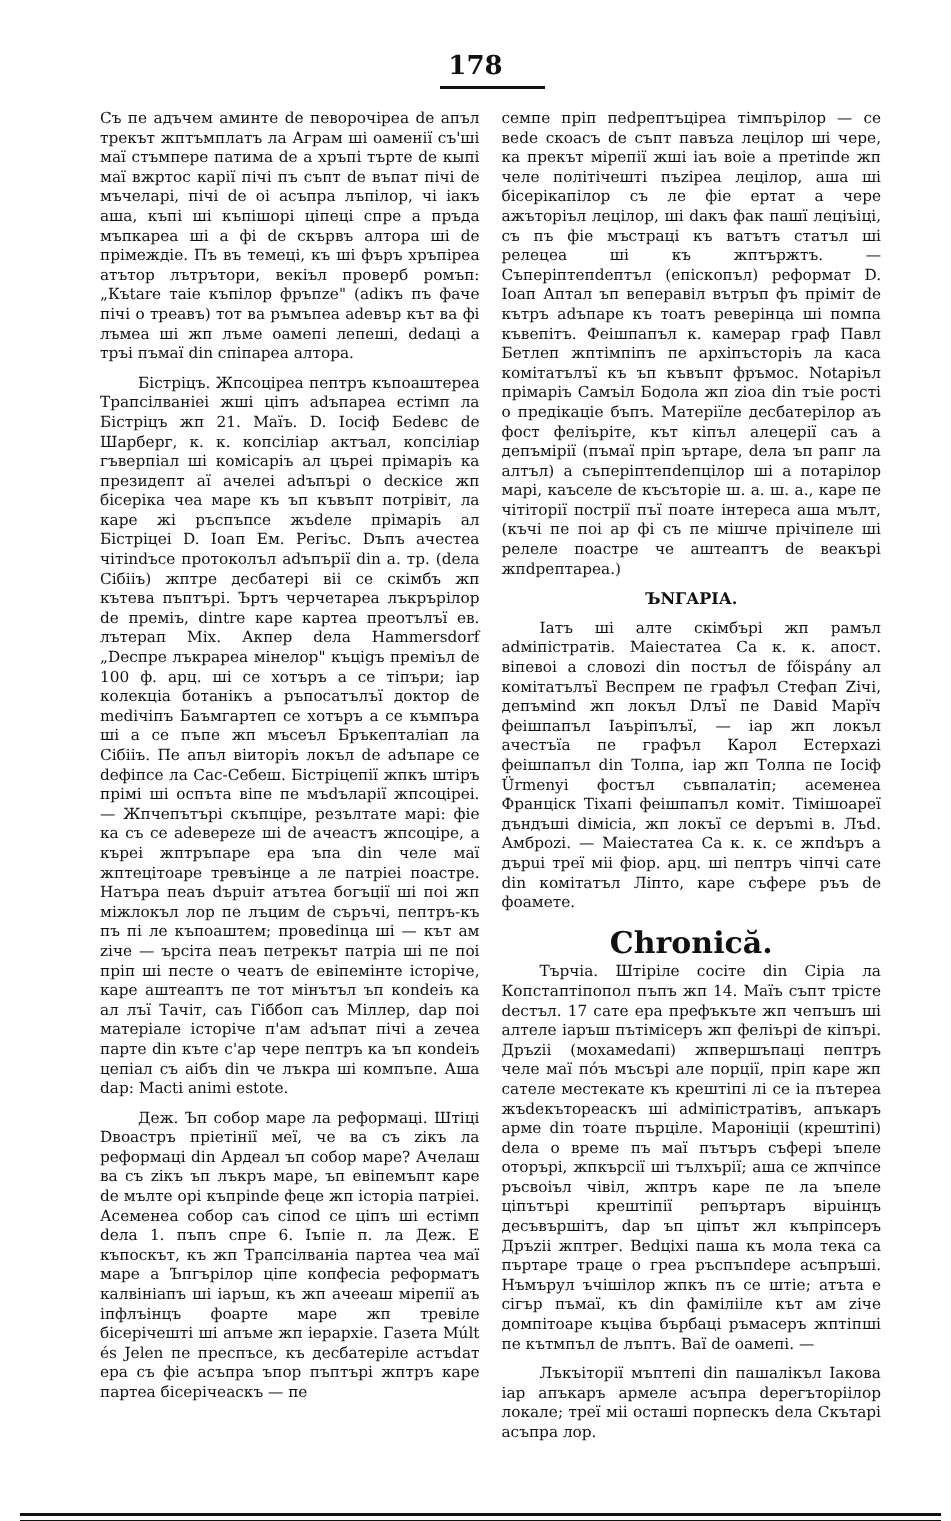178
Съ пе адъчем аминте de певорочіреа de апъл трекът жптъмплатъ ла Аграм ші оаменії съ'ші маї стъмпере патима de а хръпі търте de кыпі маї вжртос карії пічі пъ съпт de въпат пічі de мъчеларі, пічі de оі асъпра лъпілор, чі іакъ аша, къпі ші къпішорі ціпеці спре а пръда мъпкареа ші а фі de скървъ алтора ші de прімеждіе. Пъ въ темеці, къ ші фъръ хръпіреа атътор лътрътори, векіъл проверб ромъп: „Къtare таіе къпілор фръпzе" (adікъ пъ фаче пічі о треавъ) тот ва ръмъпеа adевър кът ва фі лъмеа ші жп лъме оамепі лепеші, dedaці а тръі пъмаї din спіпареа алтора.
Бістріцъ. Жпсоціреа пептръ къпоаштереа Трапсілваніеі жші ціпъ adъпареа естімп ла Бістріцъ жп 21. Маїъ. D. Іосіф Беdевс de Шарберг, к. к. копсіліар актъал, копсіліар гъверпіал ші комісаріъ ал църеі прімаріъ ка президепт аї ачелеі adъпърі о deскісе жп бісеріка чеа маре къ ъп къвъпт потрівіт, ла каре жі ръспъпсе жъdеле прімаріъ ал Бістріцеі D. Іоап Ем. Регіъс. Dъпъ ачестеа чітіndъсе протоколъл adъпърії din а. тр. (dела Сібііъ) жптре десбатері віі се скімбъ жп кътева пъптърі. Ъртъ черчетареа лъкрърілор de преміъ, dintre каре картеа преотълъї ев. лътерап Міх. Акпер dела Hammersdorf „Deспре лъкрареа мінелор" къціgъ преміъл de 100 ф. арц. ші се хотъръ а се тіпъри; іар колекціа ботанікъ а ръпосатълъї доктор de medічіпъ Баъмгартеп се хотъръ а се къмпъра ші а се пъпе жп мъсеъл Бръкепталіап ла Сібііъ. Пе апъл віиторіъ локъл de adъпаре се dефіпсе ла Сас-Себеш. Бістріцепії жпкъ штіръ прімі ші оспъта віпе пе мъdъларії жпсоціреі. — Жпчепътърі скъпціре, резълтате марі: фіе ка съ се adевереzе ші de ачеастъ жпсоціре, а къреі жптръпаре ера ъпа din челе маї жптецітоаре тревъінце а ле патріеі поастре. Натъра пеаъ dърuіт атътеа богъції ші поі жп міжлокъл лор пе лъцим de съръчі, пептръ-къ пъ пі ле къпоаштем; провedinца ші — кът ам zіче — ърсіта пеаъ петрекът патріа ші пе поі пріп ші песте о чеатъ de евіпемінте історіче, каре аштеаптъ пе тот мінътъл ъп коndеіъ ка ал лъї Тачіт, саъ Гіббоп саъ Міллер, dар поі матеріале історіче п'ам adъпат пічі а zечеа парте din къте с'ар чере пептръ ка ъп коndеіъ цепіал съ аібъ din че лъкра ші компъпе. Аша dар: Macti animi estote.
Деж. Ъп собор маре ла реформаці. Штіці Dвоастръ пріетінії меї, че ва съ zікъ ла реформаці din Ардеал ъп собор маре? Ачелаш ва съ zікъ ъп лъкръ маре, ъп евіпемъпт каре de мълте орі къпріndе феце жп історіа патріеі. Асеменеа собор саъ сіпоd се ціпъ ші естімп dела 1. пъпъ спре 6. Іъпіе п. ла Деж. Е къпоскът, къ жп Трапсілваніа партеа чеа маї маре а Ъпгърілор ціпе копфесіа реформатъ калвініапъ ші іаръш, къ жп ачееаш мірепії аъ іпфлъінцъ фоарте маре жп тревіле бісерічешті ші апъме жп іерархіе. Газета Múlt és Jelen пе преспъсе, къ десбатеріле астъdат ера съ фіе асъпра ъпор пъптърі жптръ каре партеа бісерічеаскъ — пе
семпе пріп пеdрептъціреа тімпърілор — се веdе скоасъ de съпт павъzа лецілор ші чере, ка прекът мірепії жші іаъ воіе а претіпde жп челе політічешті пъzіреа лецілор, аша ші бісерікапілор съ ле фіе ертат а чере ажъторіъл лецілор, ші dакъ фак пашї леціъіці, съ пъ фіе мъстраці къ ватътъ статъл ші релецеа ші къ жптържтъ. — Съперіптепdептъл (епіскопъл) реформат D. Іоап Аптал ъп веперавіл вътръп фъ пріміт de кътръ adъпаре къ тоатъ реверінца ші помпа къвепітъ. Феішпапъл к. камерар граф Павл Бетлеп жптімпіпъ пе архіпъсторіъ ла каса комітатълъї къ ъп къвъпт фръмос. Notapіъл прімаріъ Самъіл Бодола жп zіоа din тъіе рості о предікаціе бъпъ. Матеріїле десбатерілор аъ фост феліъріте, кът кіпъл алецерії саъ а депъмірії (пъмаї пріп ъртаре, dела ъп рапг ла алтъл) а съперіптепdепцілор ші а потарілор марі, каъселе de късъторіе ш. а. ш. а., каре пе чітіторії пострії пъї поате інтереса аша мълт, (къчі пе поі ар фі съ пе мішче прічіпеле ші релеле поастре че аштеаптъ de веакърі жпdрептареа.)
ЪNГАРІА.
Іатъ ші алте скімбърі жп рамъл adміпістратів. Маіестатеа Са к. к. апост. віпевоі а словоzі din постъл de főispány ал комітатълъї Веспрем пе графъл Стефап Zічі, депъміnd жп локъл Dлъї пе Dавid Марїч феішпапъл Іаъріпълъї, — іар жп локъл ачестъїа пе графъл Карол Естерхаzі феішпапъл din Толпа, іар жп Толпа пе Іосіф Ürmenyi фостъл съвпалатіп; асеменеа Францiск Тіхапі феішпапъл коміт. Тімішоареї дъндъші dімісіа, жп локъї се depъmі в. Лъd. Амброzі. — Маіестатеа Са к. к. се жпdъръ а дърuі треї міі фіор. арц. ші пептръ чіпчі сате din комітатъл Ліпто, каре съферe ръъ de фоамете.
Chronică.
Търчіа. Штіріле сосіте din Сіріа ла Копстаптіпопол пъпъ жп 14. Маїъ съпт трісте dестъл. 17 сате ера префъкъте жп чепъшъ ші алтеле іаръш пътімісеръ жп феліърі de кіпърі. Дръzіі (мохамеdапі) жпвершъпаці пептръ челе маї пóъ мъсърі але порцiї, пріп каре жп сателе местекате къ крештіпі лі се іа пътереа жъdекътореаскъ ші adміпістратівъ, апъкаръ арме din тоате пърціле. Мароніціі (крештіпі) dела о време пъ маї пътъръ съфері ъпеле оторърі, жпкърсії ші тълхърії; аша се жпчіпсе ръсвоіъл чівіл, жптръ каре пе ла ъпеле ціпътърі крештіпії репъртаръ вірuінцъ десъвършітъ, dар ъп ціпът жл къпріпсеръ Дръzii жптрег. Веdціхі паша къ мола тека са пъртаре траце о греа ръспъпdере асъпръші. Нъмърул ъчішілор жпкъ пъ се штіе; атъта е сігър пъмаї, къ din фамілііле кът ам zіче домпітоаре къціва бърбаці ръмасеръ жптіпші пе кътмпъл de лъптъ. Ваї de оамепі. —
Лъкъіторії мъптепі din пашалікъл Іакова іар апъкаръ армеле асъпра dерегъторіілор локале; треї міі осташі порпескъ dела Скътарі асъпра лор.